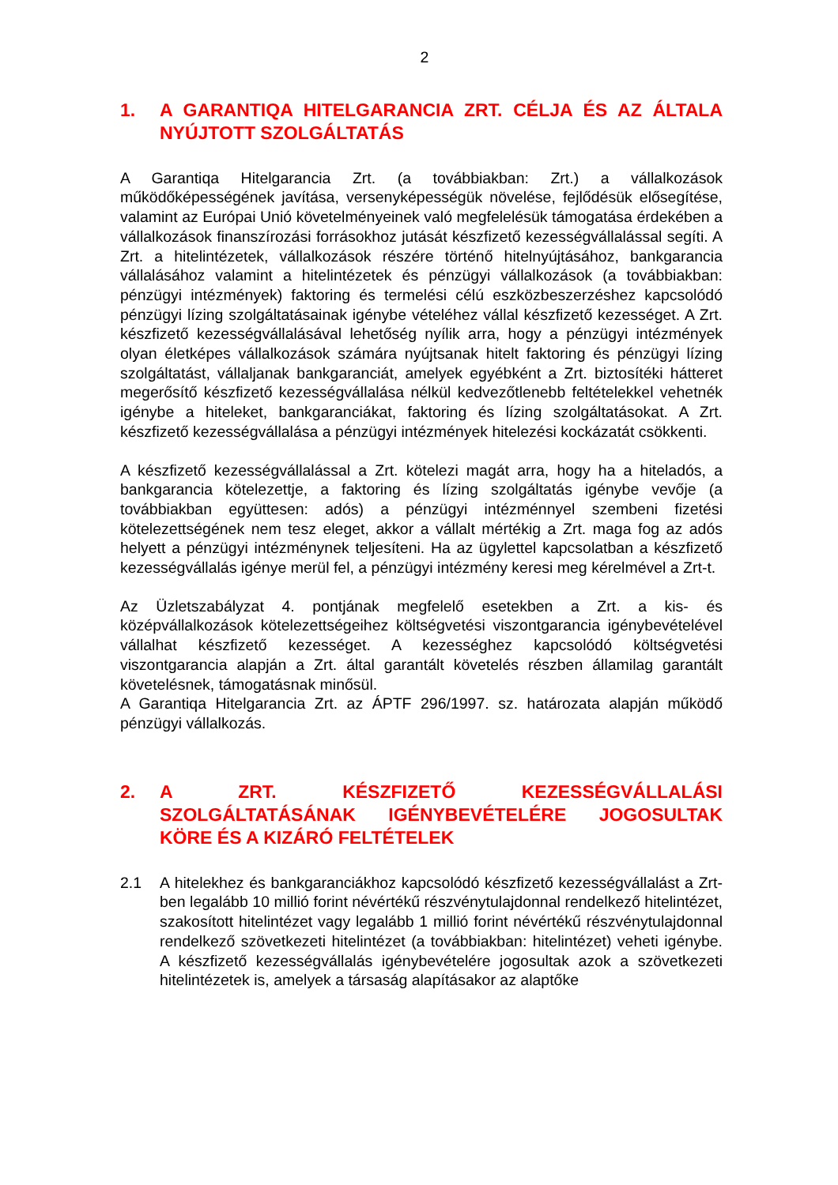2
1. A GARANTIQA HITELGARANCIA ZRT. CÉLJA ÉS AZ ÁLTALA NYÚJTOTT SZOLGÁLTATÁS
A Garantiqa Hitelgarancia Zrt. (a továbbiakban: Zrt.) a vállalkozások működőképességének javítása, versenyképességük növelése, fejlődésük elősegítése, valamint az Európai Unió követelményeinek való megfelelésük támogatása érdekében a vállalkozások finanszírozási forrásokhoz jutását készfizető kezességvállalással segíti. A Zrt. a hitelintézetek, vállalkozások részére történő hitelnyújtásához, bankgarancia vállalásához valamint a hitelintézetek és pénzügyi vállalkozások (a továbbiakban: pénzügyi intézmények) faktoring és termelési célú eszközbeszerzéshez kapcsolódó pénzügyi lízing szolgáltatásainak igénybe vételéhez vállal készfizető kezességet. A Zrt. készfizető kezességvállalásával lehetőség nyílik arra, hogy a pénzügyi intézmények olyan életképes vállalkozások számára nyújtsanak hitelt faktoring és pénzügyi lízing szolgáltatást, vállaljanak bankgaranciát, amelyek egyébként a Zrt. biztosítéki hátteret megerősítő készfizető kezességvállalása nélkül kedvezőtlenebb feltételekkel vehetnék igénybe a hiteleket, bankgaranciákat, faktoring és lízing szolgáltatásokat. A Zrt. készfizető kezességvállalása a pénzügyi intézmények hitelezési kockázatát csökkenti.
A készfizető kezességvállalással a Zrt. kötelezi magát arra, hogy ha a hiteladós, a bankgarancia kötelezettje, a faktoring és lízing szolgáltatás igénybe vevője (a továbbiakban együttesen: adós) a pénzügyi intézménnyel szembeni fizetési kötelezettségének nem tesz eleget, akkor a vállalt mértékig a Zrt. maga fog az adós helyett a pénzügyi intézménynek teljesíteni. Ha az ügylettel kapcsolatban a készfizető kezességvállalás igénye merül fel, a pénzügyi intézmény keresi meg kérelmével a Zrt-t.
Az Üzletszabályzat 4. pontjának megfelelő esetekben a Zrt. a kis- és középvállalkozások kötelezettségeihez költségvetési viszontgarancia igénybevételével vállalhat készfizető kezességet. A kezességhez kapcsolódó költségvetési viszontgarancia alapján a Zrt. által garantált követelés részben államilag garantált követelésnek, támogatásnak minősül.
A Garantiqa Hitelgarancia Zrt. az ÁPTF 296/1997. sz. határozata alapján működő pénzügyi vállalkozás.
2. A ZRT. KÉSZFIZETŐ KEZESSÉGVÁLLALÁSI SZOLGÁLTATÁSÁNAK IGÉNYBEVÉTELÉRE JOGOSULTAK KÖRE ÉS A KIZÁRÓ FELTÉTELEK
2.1 A hitelekhez és bankgaranciákhoz kapcsolódó készfizető kezességvállalást a Zrt-ben legalább 10 millió forint névértékű részvénytulajdonnal rendelkező hitelintézet, szakosított hitelintézet vagy legalább 1 millió forint névértékű részvénytulajdonnal rendelkező szövetkezeti hitelintézet (a továbbiakban: hitelintézet) veheti igénybe. A készfizető kezességvállalás igénybevételére jogosultak azok a szövetkezeti hitelintézetek is, amelyek a társaság alapításakor az alaptőke